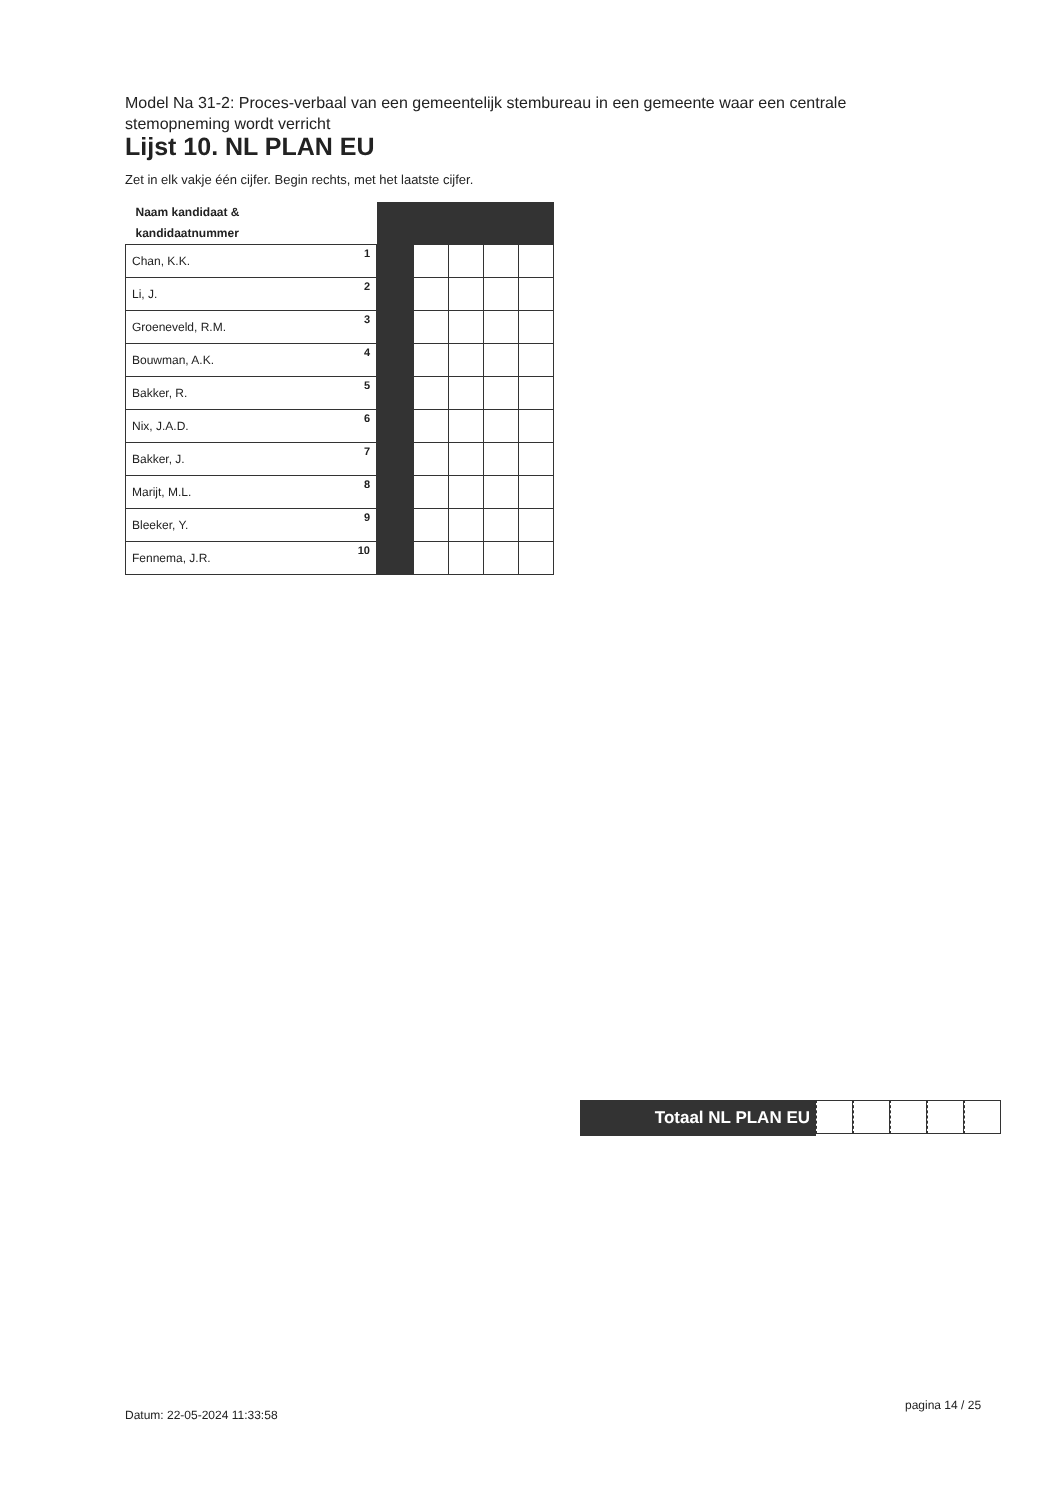Model Na 31-2: Proces-verbaal van een gemeentelijk stembureau in een gemeente waar een centrale stemopneming wordt verricht
Lijst 10. NL PLAN EU
Zet in elk vakje één cijfer. Begin rechts, met het laatste cijfer.
| Naam kandidaat & kandidaatnummer | | | | | |
| Chan, K.K. 1 | | | | | |
| Li, J. 2 | | | | | |
| Groeneveld, R.M. 3 | | | | | |
| Bouwman, A.K. 4 | | | | | |
| Bakker, R. 5 | | | | | |
| Nix, J.A.D. 6 | | | | | |
| Bakker, J. 7 | | | | | |
| Marijt, M.L. 8 | | | | | |
| Bleeker, Y. 9 | | | | | |
| Fennema, J.R. 10 | | | | | |
Totaal NL PLAN EU
Datum: 22-05-2024 11:33:58
pagina 14 / 25